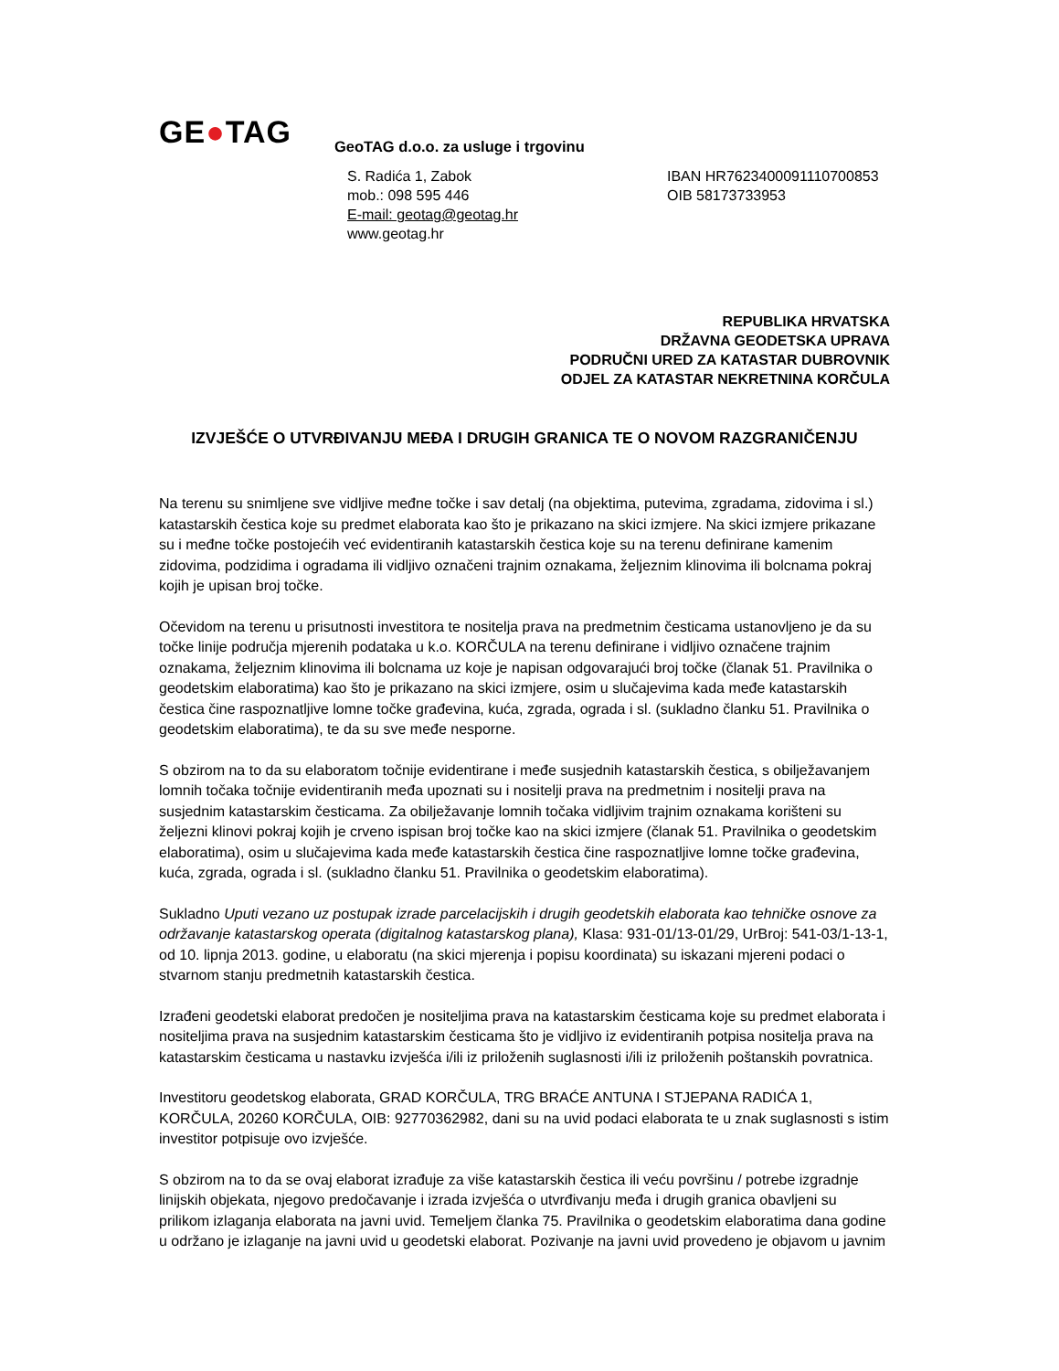GE●TAG
GeoTAG d.o.o. za usluge i trgovinu
S. Radića 1, Zabok
mob.: 098 595 446
E-mail: geotag@geotag.hr
www.geotag.hr
IBAN HR7623400091110700853
OIB 58173733953
REPUBLIKA HRVATSKA
DRŽAVNA GEODETSKA UPRAVA
PODRUČNI URED ZA KATASTAR DUBROVNIK
ODJEL ZA KATASTAR NEKRETNINA KORČULA
IZVJEŠĆE O UTVRĐIVANJU MEĐA I DRUGIH GRANICA TE O NOVOM RAZGRANIČENJU
Na terenu su snimljene sve vidljive međne točke i sav detalj (na objektima, putevima, zgradama, zidovima i sl.) katastarskih čestica koje su predmet elaborata kao što je prikazano na skici izmjere. Na skici izmjere prikazane su i međne točke postojećih već evidentiranih katastarskih čestica koje su na terenu definirane kamenim zidovima, podzidima i ogradama ili vidljivo označeni trajnim oznakama, željeznim klinovima ili bolcnama pokraj kojih je upisan broj točke.
Očevidom na terenu u prisutnosti investitora te nositelja prava na predmetnim česticama ustanovljeno je da su točke linije područja mjerenih podataka u k.o. KORČULA na terenu definirane i vidljivo označene trajnim oznakama, željeznim klinovima ili bolcnama uz koje je napisan odgovarajući broj točke (članak 51. Pravilnika o geodetskim elaboratima) kao što je prikazano na skici izmjere, osim u slučajevima kada međe katastarskih čestica čine raspoznatljive lomne točke građevina, kuća, zgrada, ograda i sl. (sukladno članku 51. Pravilnika o geodetskim elaboratima), te da su sve međe nesporne.
S obzirom na to da su elaboratom točnije evidentirane i međe susjednih katastarskih čestica, s obilježavanjem lomnih točaka točnije evidentiranih međa upoznati su i nositelji prava na predmetnim i nositelji prava na susjednim katastarskim česticama. Za obilježavanje lomnih točaka vidljivim trajnim oznakama korišteni su željezni klinovi pokraj kojih je crveno ispisan broj točke kao na skici izmjere (članak 51. Pravilnika o geodetskim elaboratima), osim u slučajevima kada međe katastarskih čestica čine raspoznatljive lomne točke građevina, kuća, zgrada, ograda i sl. (sukladno članku 51. Pravilnika o geodetskim elaboratima).
Sukladno Uputi vezano uz postupak izrade parcelacijskih i drugih geodetskih elaborata kao tehničke osnove za održavanje katastarskog operata (digitalnog katastarskog plana), Klasa: 931-01/13-01/29, UrBroj: 541-03/1-13-1, od 10. lipnja 2013. godine, u elaboratu (na skici mjerenja i popisu koordinata) su iskazani mjereni podaci o stvarnom stanju predmetnih katastarskih čestica.
Izrađeni geodetski elaborat predočen je nositeljima prava na katastarskim česticama koje su predmet elaborata i nositeljima prava na susjednim katastarskim česticama što je vidljivo iz evidentiranih potpisa nositelja prava na katastarskim česticama u nastavku izvješća i/ili iz priloženih suglasnosti i/ili iz priloženih poštanskih povratnica.
Investitoru geodetskog elaborata, GRAD KORČULA, TRG BRAĆE ANTUNA I STJEPANA RADIĆA 1, KORČULA, 20260 KORČULA, OIB: 92770362982, dani su na uvid podaci elaborata te u znak suglasnosti s istim investitor potpisuje ovo izvješće.
S obzirom na to da se ovaj elaborat izrađuje za više katastarskih čestica ili veću površinu / potrebe izgradnje linijskih objekata, njegovo predočavanje i izrada izvješća o utvrđivanju međa i drugih granica obavljeni su prilikom izlaganja elaborata na javni uvid. Temeljem članka 75. Pravilnika o geodetskim elaboratima dana godine u održano je izlaganje na javni uvid u geodetski elaborat. Pozivanje na javni uvid provedeno je objavom u javnim